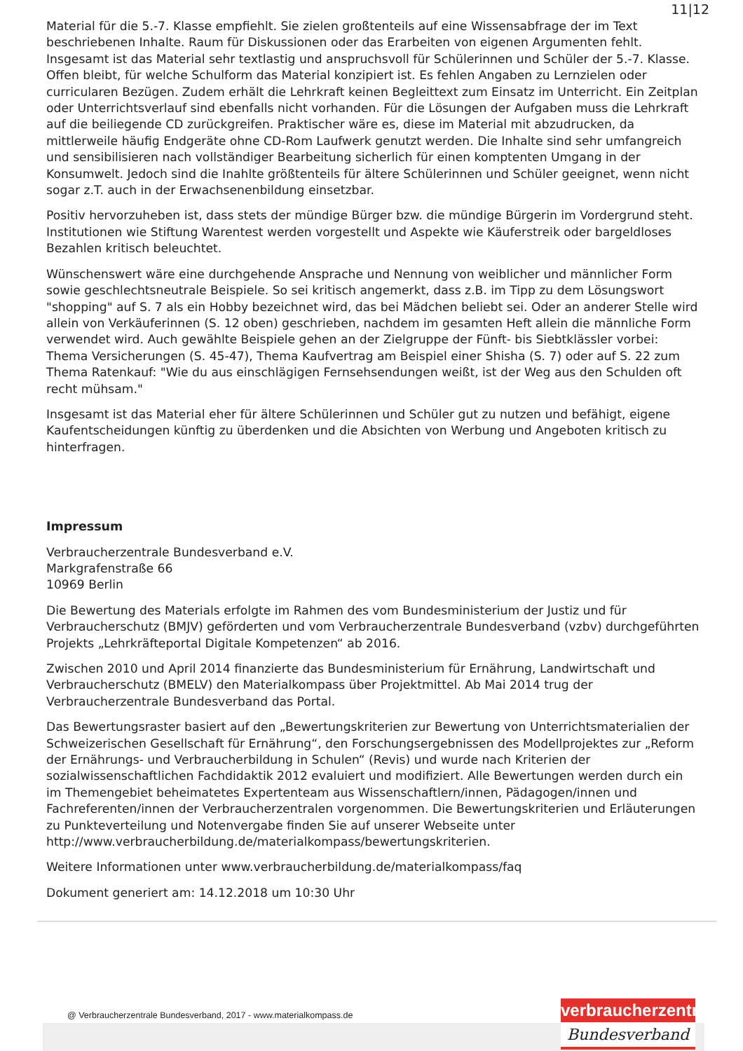11|12
Material für die 5.-7. Klasse empfiehlt. Sie zielen großtenteils auf eine Wissensabfrage der im Text beschriebenen Inhalte. Raum für Diskussionen oder das Erarbeiten von eigenen Argumenten fehlt. Insgesamt ist das Material sehr textlastig und anspruchsvoll für Schülerinnen und Schüler der 5.-7. Klasse. Offen bleibt, für welche Schulform das Material konzipiert ist. Es fehlen Angaben zu Lernzielen oder curricularen Bezügen. Zudem erhält die Lehrkraft keinen Begleittext zum Einsatz im Unterricht. Ein Zeitplan oder Unterrichtsverlauf sind ebenfalls nicht vorhanden. Für die Lösungen der Aufgaben muss die Lehrkraft auf die beiliegende CD zurückgreifen. Praktischer wäre es, diese im Material mit abzudrucken, da mittlerweile häufig Endgeräte ohne CD-Rom Laufwerk genutzt werden. Die Inhalte sind sehr umfangreich und sensibilisieren nach vollständiger Bearbeitung sicherlich für einen komptenten Umgang in der Konsumwelt. Jedoch sind die Inahlte größtenteils für ältere Schülerinnen und Schüler geeignet, wenn nicht sogar z.T. auch in der Erwachsenenbildung einsetzbar.
Positiv hervorzuheben ist, dass stets der mündige Bürger bzw. die mündige Bürgerin im Vordergrund steht. Institutionen wie Stiftung Warentest werden vorgestellt und Aspekte wie Käuferstreik oder bargeldloses Bezahlen kritisch beleuchtet.
Wünschenswert wäre eine durchgehende Ansprache und Nennung von weiblicher und männlicher Form sowie geschlechtsneutrale Beispiele. So sei kritisch angemerkt, dass z.B. im Tipp zu dem Lösungswort "shopping" auf S. 7 als ein Hobby bezeichnet wird, das bei Mädchen beliebt sei. Oder an anderer Stelle wird allein von Verkäuferinnen (S. 12 oben) geschrieben, nachdem im gesamten Heft allein die männliche Form verwendet wird. Auch gewählte Beispiele gehen an der Zielgruppe der Fünft- bis Siebtklässler vorbei: Thema Versicherungen (S. 45-47), Thema Kaufvertrag am Beispiel einer Shisha (S. 7) oder auf S. 22 zum Thema Ratenkauf: "Wie du aus einschlägigen Fernsehsendungen weißt, ist der Weg aus den Schulden oft recht mühsam."
Insgesamt ist das Material eher für ältere Schülerinnen und Schüler gut zu nutzen und befähigt, eigene Kaufentscheidungen künftig zu überdenken und die Absichten von Werbung und Angeboten kritisch zu hinterfragen.
Impressum
Verbraucherzentrale Bundesverband e.V.
Markgrafenstraße 66
10969 Berlin
Die Bewertung des Materials erfolgte im Rahmen des vom Bundesministerium der Justiz und für Verbraucherschutz (BMJV) geförderten und vom Verbraucherzentrale Bundesverband (vzbv) durchgeführten Projekts „Lehrkräfteportal Digitale Kompetenzen“ ab 2016.
Zwischen 2010 und April 2014 finanzierte das Bundesministerium für Ernährung, Landwirtschaft und Verbraucherschutz (BMELV) den Materialkompass über Projektmittel. Ab Mai 2014 trug der Verbraucherzentrale Bundesverband das Portal.
Das Bewertungsraster basiert auf den „Bewertungskriterien zur Bewertung von Unterrichtsmaterialien der Schweizerischen Gesellschaft für Ernährung“, den Forschungsergebnissen des Modellprojektes zur „Reform der Ernährungs- und Verbraucherbildung in Schulen“ (Revis) und wurde nach Kriterien der sozialwissenschaftlichen Fachdidaktik 2012 evaluiert und modifiziert. Alle Bewertungen werden durch ein im Themengebiet beheimatetes Expertenteam aus Wissenschaftlern/innen, Pädagogen/innen und Fachreferenten/innen der Verbraucherzentralen vorgenommen. Die Bewertungskriterien und Erläuterungen zu Punkteverteilung und Notenvergabe finden Sie auf unserer Webseite unter http://www.verbraucherbildung.de/materialkompass/bewertungskriterien.
Weitere Informationen unter www.verbraucherbildung.de/materialkompass/faq
Dokument generiert am: 14.12.2018 um 10:30 Uhr
@ Verbraucherzentrale Bundesverband, 2017 - www.materialkompass.de
verbraucherzentrale
Bundesverband